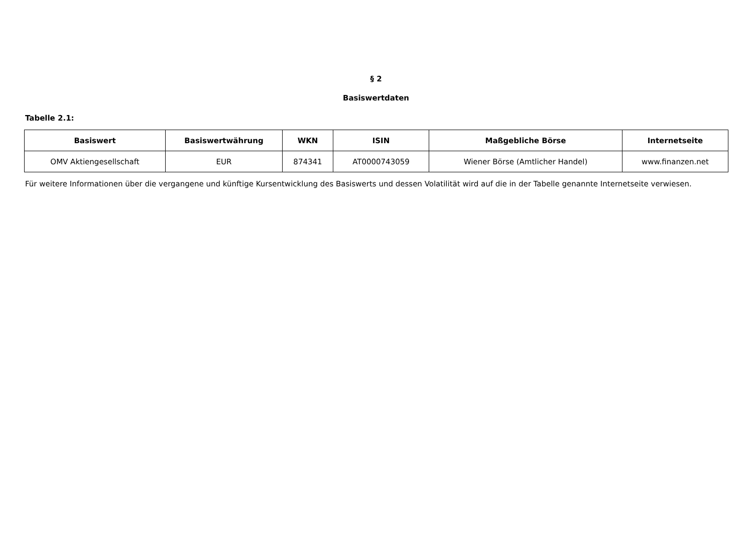§ 2
Basiswertdaten
Tabelle 2.1:
| Basiswert | Basiswertwährung | WKN | ISIN | Maßgebliche Börse | Internetseite |
| --- | --- | --- | --- | --- | --- |
| OMV Aktiengesellschaft | EUR | 874341 | AT0000743059 | Wiener Börse (Amtlicher Handel) | www.finanzen.net |
Für weitere Informationen über die vergangene und künftige Kursentwicklung des Basiswerts und dessen Volatilität wird auf die in der Tabelle genannte Internetseite verwiesen.